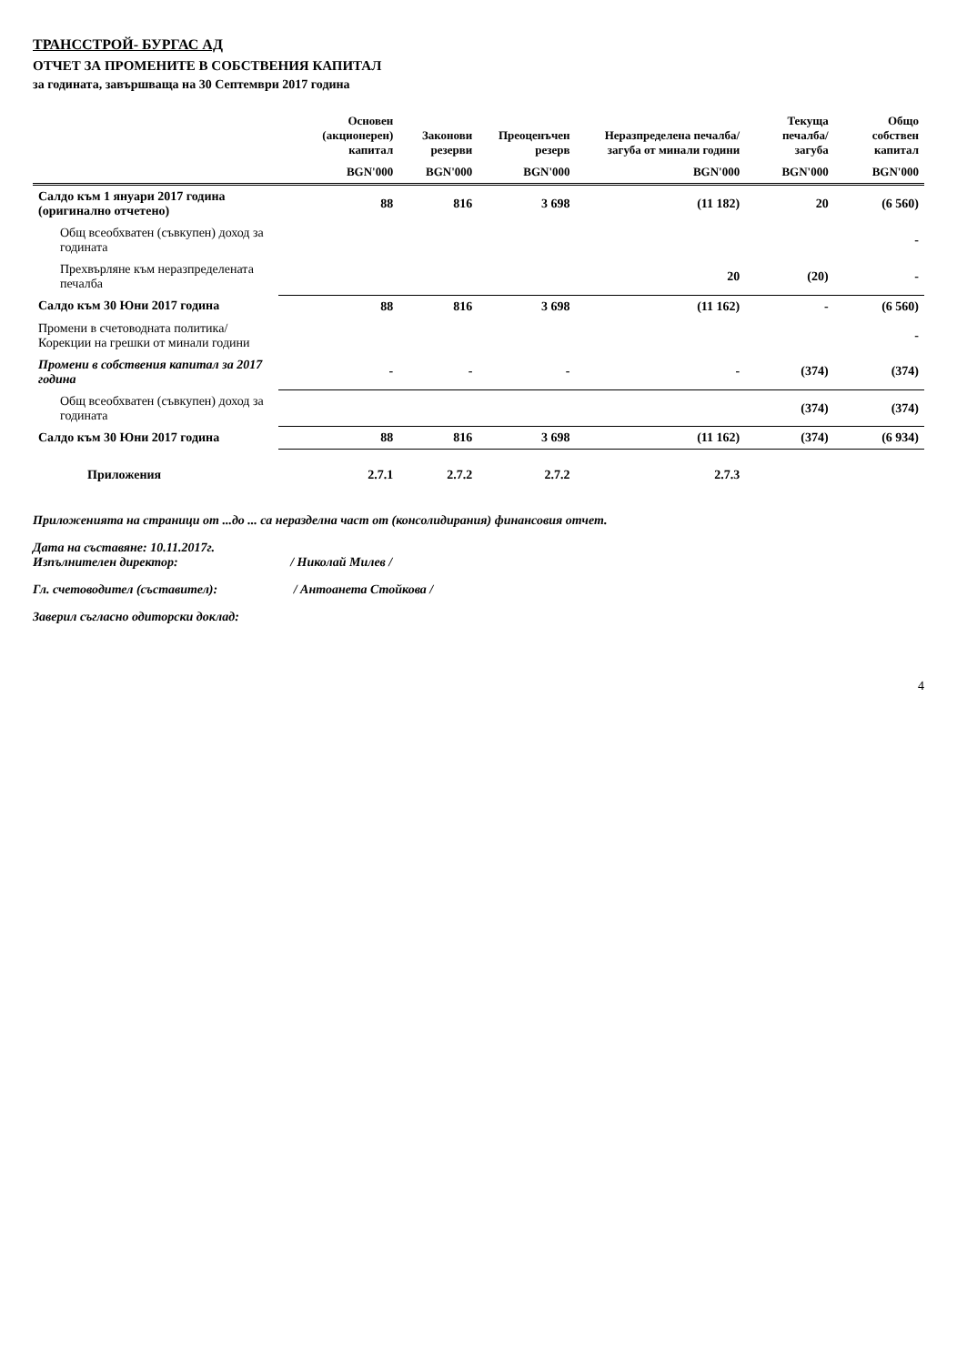ТРАНССТРОЙ- БУРГАС АД
ОТЧЕТ ЗА ПРОМЕНИТЕ В СОБСТВЕНИЯ КАПИТАЛ
за годината, завършваща на 30 Септември 2017 година
| | Основен (акционерен) капитал | Законови резерви | Преоценъчен резерв | Неразпределена печалба/загуба от минали години | Текуща печалба/загуба | Общо собствен капитал |
| --- | --- | --- | --- | --- | --- | --- |
| | BGN'000 | BGN'000 | BGN'000 | BGN'000 | BGN'000 | BGN'000 |
| Салдо към 1 януари 2017 година (оригинално отчетено) | 88 | 816 | 3 698 | (11 182) | 20 | (6 560) |
| Общ всеобхватен (съвкупен) доход за годината | | | | | | - |
| Прехвърляне към неразпределената печалба | | | | 20 | (20) | - |
| Салдо към 30 Юни 2017 година | 88 | 816 | 3 698 | (11 162) | - | (6 560) |
| Промени в счетоводната политика/Корекции на грешки от минали години | | | | | | - |
| Промени в собствения капитал за 2017 година | - | - | - | - | (374) | (374) |
| Общ всеобхватен (съвкупен) доход за годината | | | | | (374) | (374) |
| Салдо към 30 Юни 2017 година | 88 | 816 | 3 698 | (11 162) | (374) | (6 934) |
| Приложения | 2.7.1 | 2.7.2 | 2.7.2 | 2.7.3 | | |
Приложенията на страници от ...до ... са неразделна част от (консолидирания) финансовия отчет.
Дата на съставяне: 10.11.2017г.
Изпълнителен директор: / Николай Милев /
Гл. счетоводител (съставител): / Антоанета Стойкова /
Заверил съгласно одиторски доклад:
4